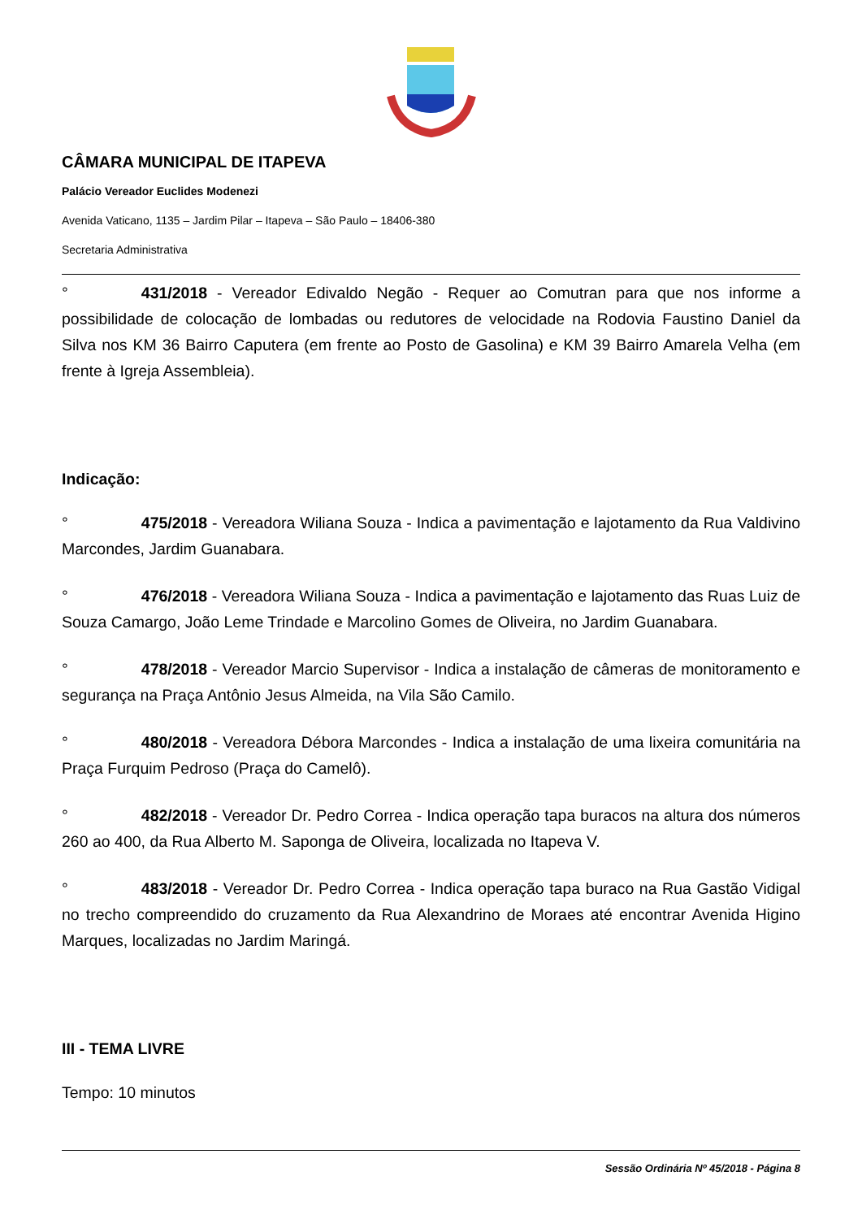CÂMARA MUNICIPAL DE ITAPEVA
Palácio Vereador Euclides Modenezi
Avenida Vaticano, 1135 – Jardim Pilar – Itapeva – São Paulo – 18406-380
Secretaria Administrativa
° 431/2018 - Vereador Edivaldo Negão - Requer ao Comutran para que nos informe a possibilidade de colocação de lombadas ou redutores de velocidade na Rodovia Faustino Daniel da Silva nos KM 36 Bairro Caputera (em frente ao Posto de Gasolina) e KM 39 Bairro Amarela Velha (em frente à Igreja Assembleia).
Indicação:
° 475/2018 - Vereadora Wiliana Souza - Indica a pavimentação e lajotamento da Rua Valdivino Marcondes, Jardim Guanabara.
° 476/2018 - Vereadora Wiliana Souza - Indica a pavimentação e lajotamento das Ruas Luiz de Souza Camargo, João Leme Trindade e Marcolino Gomes de Oliveira, no Jardim Guanabara.
° 478/2018 - Vereador Marcio Supervisor - Indica a instalação de câmeras de monitoramento e segurança na Praça Antônio Jesus Almeida, na Vila São Camilo.
° 480/2018 - Vereadora Débora Marcondes - Indica a instalação de uma lixeira comunitária na Praça Furquim Pedroso (Praça do Camelô).
° 482/2018 - Vereador Dr. Pedro Correa - Indica operação tapa buracos na altura dos números 260 ao 400, da Rua Alberto M. Saponga de Oliveira, localizada no Itapeva V.
° 483/2018 - Vereador Dr. Pedro Correa - Indica operação tapa buraco na Rua Gastão Vidigal no trecho compreendido do cruzamento da Rua Alexandrino de Moraes até encontrar Avenida Higino Marques, localizadas no Jardim Maringá.
III - TEMA LIVRE
Tempo: 10 minutos
Sessão Ordinária Nº 45/2018 - Página 8